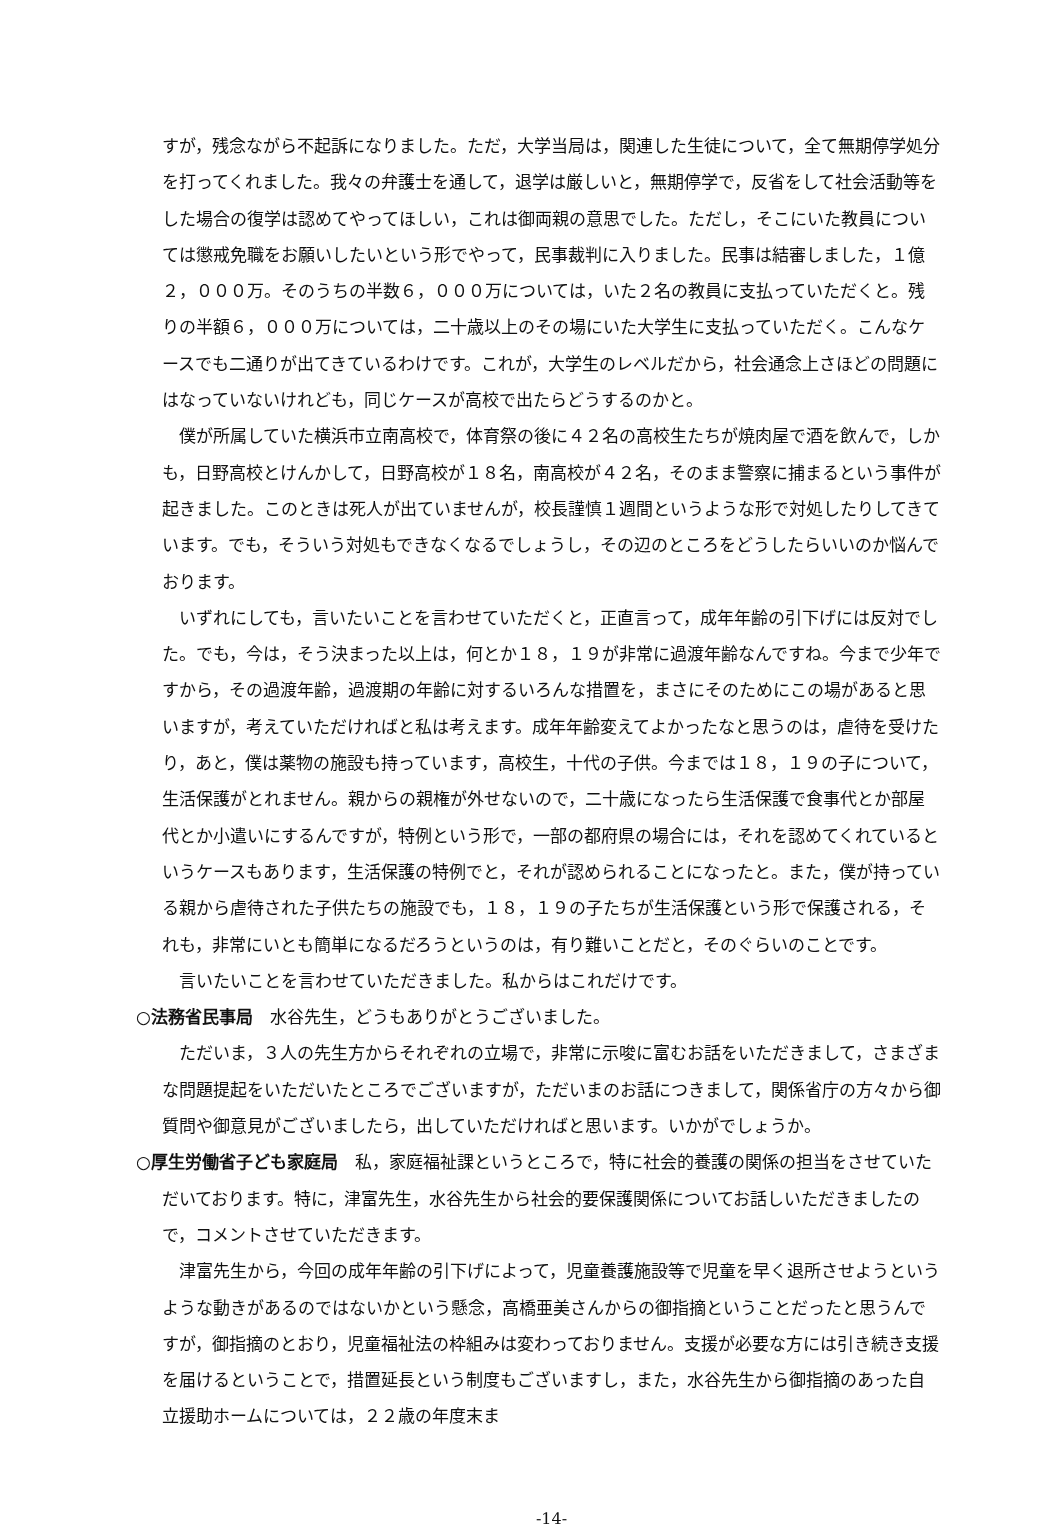すが，残念ながら不起訴になりました。ただ，大学当局は，関連した生徒について，全て無期停学処分を打ってくれました。我々の弁護士を通して，退学は厳しいと，無期停学で，反省をして社会活動等をした場合の復学は認めてやってほしい，これは御両親の意思でした。ただし，そこにいた教員については懲戒免職をお願いしたいという形でやって，民事裁判に入りました。民事は結審しました，１億２，０００万。そのうちの半数６，０００万については，いた２名の教員に支払っていただくと。残りの半額６，０００万については，二十歳以上のその場にいた大学生に支払っていただく。こんなケースでも二通りが出てきているわけです。これが，大学生のレベルだから，社会通念上さほどの問題にはなっていないけれども，同じケースが高校で出たらどうするのかと。
僕が所属していた横浜市立南高校で，体育祭の後に４２名の高校生たちが焼肉屋で酒を飲んで，しかも，日野高校とけんかして，日野高校が１８名，南高校が４２名，そのまま警察に捕まるという事件が起きました。このときは死人が出ていませんが，校長謹慎１週間というような形で対処したりしてきています。でも，そういう対処もできなくなるでしょうし，その辺のところをどうしたらいいのか悩んでおります。
いずれにしても，言いたいことを言わせていただくと，正直言って，成年年齢の引下げには反対でした。でも，今は，そう決まった以上は，何とか１８，１９が非常に過渡年齢なんですね。今まで少年ですから，その過渡年齢，過渡期の年齢に対するいろんな措置を，まさにそのためにこの場があると思いますが，考えていただければと私は考えます。成年年齢変えてよかったなと思うのは，虐待を受けたり，あと，僕は薬物の施設も持っています，高校生，十代の子供。今までは１８，１９の子について，生活保護がとれません。親からの親権が外せないので，二十歳になったら生活保護で食事代とか部屋代とか小遣いにするんですが，特例という形で，一部の都府県の場合には，それを認めてくれているというケースもあります，生活保護の特例でと，それが認められることになったと。また，僕が持っている親から虐待された子供たちの施設でも，１８，１９の子たちが生活保護という形で保護される，それも，非常にいとも簡単になるだろうというのは，有り難いことだと，そのぐらいのことです。
言いたいことを言わせていただきました。私からはこれだけです。
○法務省民事局　水谷先生，どうもありがとうございました。
ただいま，３人の先生方からそれぞれの立場で，非常に示唆に富むお話をいただきまして，さまざまな問題提起をいただいたところでございますが，ただいまのお話につきまして，関係省庁の方々から御質問や御意見がございましたら，出していただければと思います。いかがでしょうか。
○厚生労働省子ども家庭局　私，家庭福祉課というところで，特に社会的養護の関係の担当をさせていただいております。特に，津富先生，水谷先生から社会的要保護関係についてお話しいただきましたので，コメントさせていただきます。
津富先生から，今回の成年年齢の引下げによって，児童養護施設等で児童を早く退所させようというような動きがあるのではないかという懸念，高橋亜美さんからの御指摘ということだったと思うんですが，御指摘のとおり，児童福祉法の枠組みは変わっておりません。支援が必要な方には引き続き支援を届けるということで，措置延長という制度もございますし，また，水谷先生から御指摘のあった自立援助ホームについては，２２歳の年度末ま
-14-